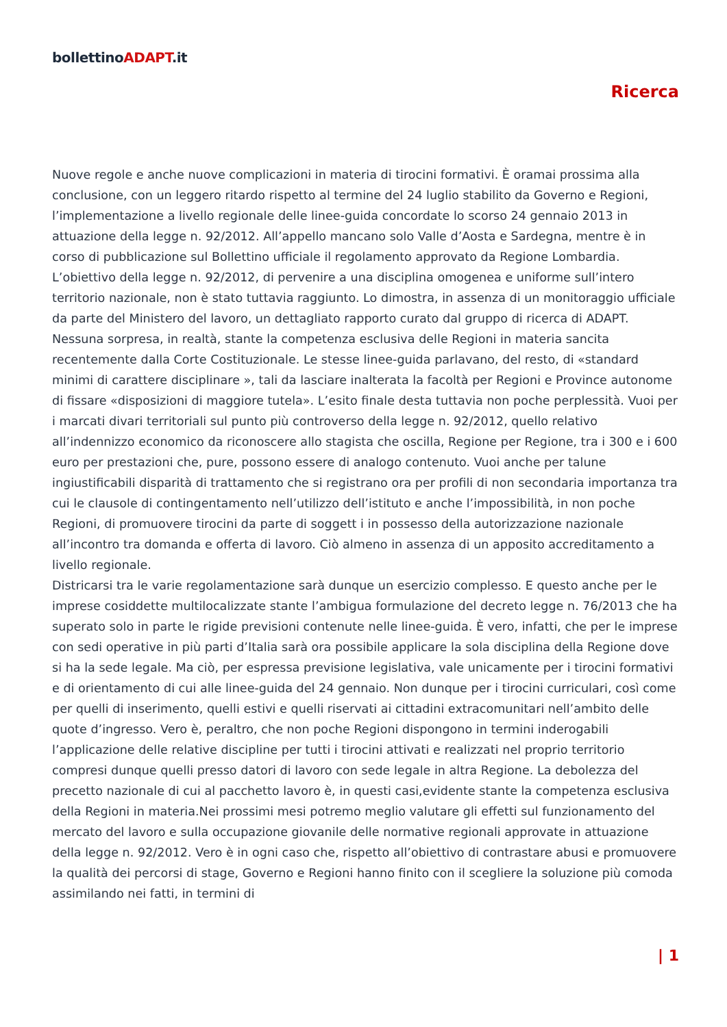bollettinoADAPT.it
Ricerca
Nuove regole e anche nuove complicazioni in materia di tirocini formativi. È oramai prossima alla conclusione, con un leggero ritardo rispetto al termine del 24 luglio stabilito da Governo e Regioni, l’implementazione a livello regionale delle linee-guida concordate lo scorso 24 gennaio 2013 in attuazione della legge n. 92/2012. All’appello mancano solo Valle d’Aosta e Sardegna, mentre è in corso di pubblicazione sul Bollettino ufficiale il regolamento approvato da Regione Lombardia. L’obiettivo della legge n. 92/2012, di pervenire a una disciplina omogenea e uniforme sull’intero territorio nazionale, non è stato tuttavia raggiunto. Lo dimostra, in assenza di un monitoraggio ufficiale da parte del Ministero del lavoro, un dettagliato rapporto curato dal gruppo di ricerca di ADAPT. Nessuna sorpresa, in realtà, stante la competenza esclusiva delle Regioni in materia sancita recentemente dalla Corte Costituzionale. Le stesse linee-guida parlavano, del resto, di «standard minimi di carattere disciplinare », tali da lasciare inalterata la facoltà per Regioni e Province autonome di fissare «disposizioni di maggiore tutela». L’esito finale desta tuttavia non poche perplessità. Vuoi per i marcati divari territoriali sul punto più controverso della legge n. 92/2012, quello relativo all’indennizzo economico da riconoscere allo stagista che oscilla, Regione per Regione, tra i 300 e i 600 euro per prestazioni che, pure, possono essere di analogo contenuto. Vuoi anche per talune ingiustificabili disparità di trattamento che si registrano ora per profili di non secondaria importanza tra cui le clausole di contingentamento nell’utilizzo dell’istituto e anche l’impossibilità, in non poche Regioni, di promuovere tirocini da parte di soggett i in possesso della autorizzazione nazionale all’incontro tra domanda e offerta di lavoro. Ciò almeno in assenza di un apposito accreditamento a livello regionale.
Districarsi tra le varie regolamentazione sarà dunque un esercizio complesso. E questo anche per le imprese cosiddette multilocalizzate stante l’ambigua formulazione del decreto legge n. 76/2013 che ha superato solo in parte le rigide previsioni contenute nelle linee-guida. È vero, infatti, che per le imprese con sedi operative in più parti d’Italia sarà ora possibile applicare la sola disciplina della Regione dove si ha la sede legale. Ma ciò, per espressa previsione legislativa, vale unicamente per i tirocini formativi e di orientamento di cui alle linee-guida del 24 gennaio. Non dunque per i tirocini curriculari, così come per quelli di inserimento, quelli estivi e quelli riservati ai cittadini extracomunitari nell’ambito delle quote d’ingresso. Vero è, peraltro, che non poche Regioni dispongono in termini inderogabili l’applicazione delle relative discipline per tutti i tirocini attivati e realizzati nel proprio territorio compresi dunque quelli presso datori di lavoro con sede legale in altra Regione. La debolezza del precetto nazionale di cui al pacchetto lavoro è, in questi casi,evidente stante la competenza esclusiva della Regioni in materia.Nei prossimi mesi potremo meglio valutare gli effetti sul funzionamento del mercato del lavoro e sulla occupazione giovanile delle normative regionali approvate in attuazione della legge n. 92/2012. Vero è in ogni caso che, rispetto all’obiettivo di contrastare abusi e promuovere la qualità dei percorsi di stage, Governo e Regioni hanno finito con il scegliere la soluzione più comoda assimilando nei fatti, in termini di
| 1